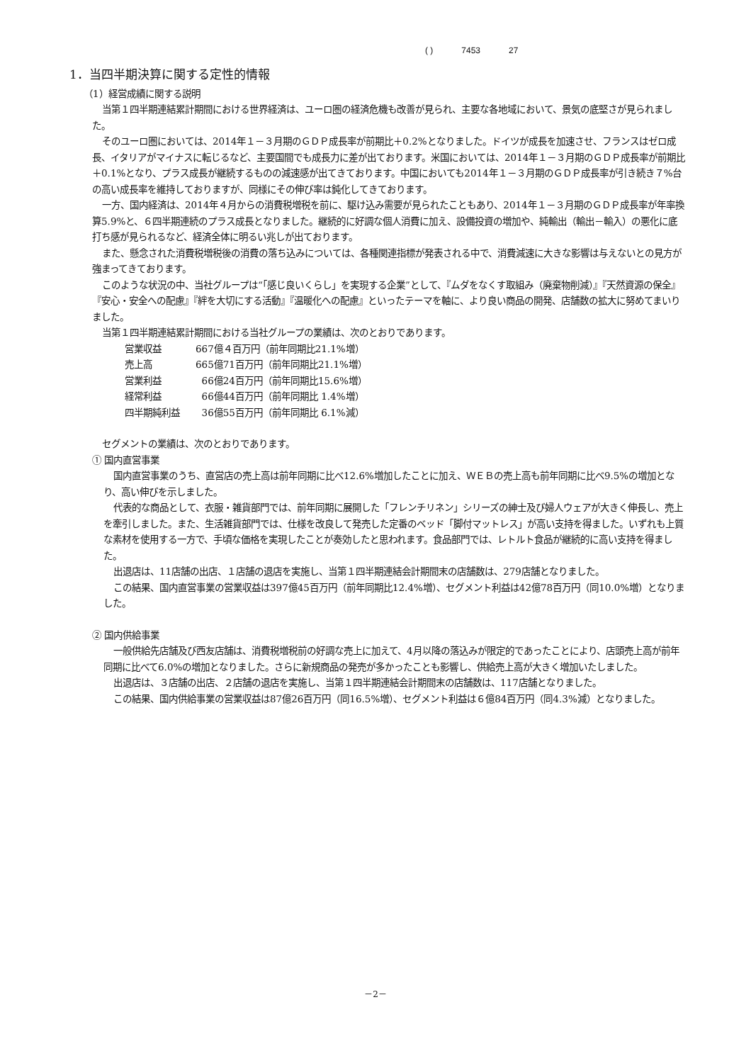( ) 7453 27
1．当四半期決算に関する定性的情報
（1）経営成績に関する説明
当第１四半期連結累計期間における世界経済は、ユーロ圏の経済危機も改善が見られ、主要な各地域において、景気の底堅さが見られました。
そのユーロ圏においては、2014年１－３月期のＧＤＰ成長率が前期比＋0.2%となりました。ドイツが成長を加速させ、フランスはゼロ成長、イタリアがマイナスに転じるなど、主要国間でも成長力に差が出ております。米国においては、2014年１－３月期のＧＤＰ成長率が前期比＋0.1%となり、プラス成長が継続するものの減速感が出てきております。中国においても2014年１－３月期のＧＤＰ成長率が引き続き７%台の高い成長率を維持しておりますが、同様にその伸び率は鈍化してきております。
一方、国内経済は、2014年４月からの消費税増税を前に、駆け込み需要が見られたこともあり、2014年１－３月期のＧＤＰ成長率が年率換算5.9%と、６四半期連続のプラス成長となりました。継続的に好調な個人消費に加え、設備投資の増加や、純輸出（輸出－輸入）の悪化に底打ち感が見られるなど、経済全体に明るい兆しが出ております。
また、懸念された消費税増税後の消費の落ち込みについては、各種関連指標が発表される中で、消費減速に大きな影響は与えないとの見方が強まってきております。
このような状況の中、当社グループは“「感じ良いくらし」を実現する企業”として、『ムダをなくす取組み（廃棄物削減）』『天然資源の保全』『安心・安全への配慮』『絆を大切にする活動』『温暖化への配慮』といったテーマを軸に、より良い商品の開発、店舗数の拡大に努めてまいりました。
当第１四半期連結累計期間における当社グループの業績は、次のとおりであります。
営業収益 667億４百万円（前年同期比21.1%増）
売上高 665億71百万円（前年同期比21.1%増）
営業利益 66億24百万円（前年同期比15.6%増）
経常利益 66億44百万円（前年同期比 1.4%増）
四半期純利益 36億55百万円（前年同期比 6.1%減）
セグメントの業績は、次のとおりであります。
① 国内直営事業
国内直営事業のうち、直営店の売上高は前年同期に比べ12.6%増加したことに加え、ＷＥＢの売上高も前年同期に比べ9.5%の増加となり、高い伸びを示しました。
代表的な商品として、衣服・雑貨部門では、前年同期に展開した「フレンチリネン」シリーズの紳士及び婦人ウェアが大きく伸長し、売上を牽引しました。また、生活雑貨部門では、仕様を改良して発売した定番のベッド「脚付マットレス」が高い支持を得ました。いずれも上質な素材を使用する一方で、手頃な価格を実現したことが奏効したと思われます。食品部門では、レトルト食品が継続的に高い支持を得ました。
出退店は、11店舗の出店、１店舗の退店を実施し、当第１四半期連結会計期間末の店舗数は、279店舗となりました。
この結果、国内直営事業の営業収益は397億45百万円（前年同期比12.4%増）、セグメント利益は42億78百万円（同10.0%増）となりました。
② 国内供給事業
一般供給先店舗及び西友店舗は、消費税増税前の好調な売上に加えて、4月以降の落込みが限定的であったことにより、店頭売上高が前年同期に比べて6.0%の増加となりました。さらに新規商品の発売が多かったことも影響し、供給売上高が大きく増加いたしました。
出退店は、３店舗の出店、２店舗の退店を実施し、当第１四半期連結会計期間末の店舗数は、117店舗となりました。
この結果、国内供給事業の営業収益は87億26百万円（同16.5%増）、セグメント利益は６億84百万円（同4.3%減）となりました。
－2－